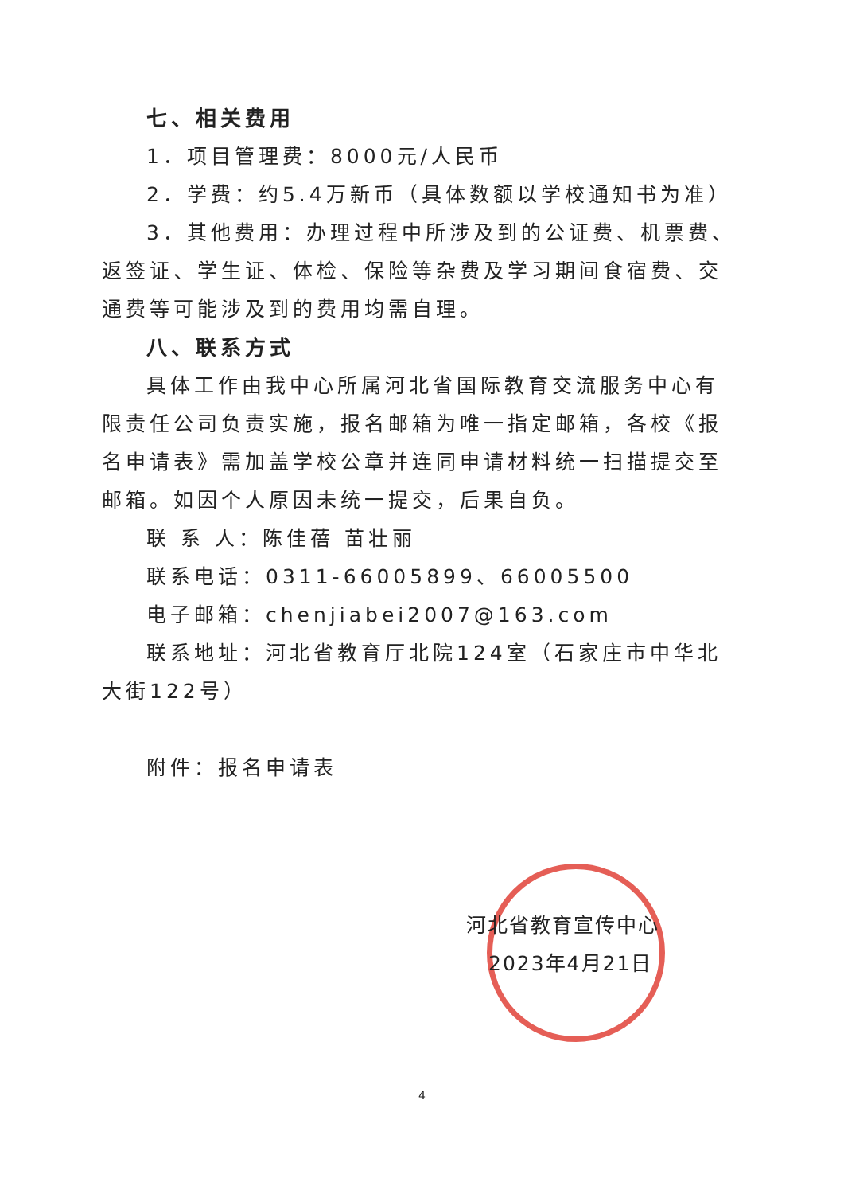七、相关费用
1．项目管理费：8000元/人民币
2．学费：约5.4万新币（具体数额以学校通知书为准）
3．其他费用：办理过程中所涉及到的公证费、机票费、返签证、学生证、体检、保险等杂费及学习期间食宿费、交通费等可能涉及到的费用均需自理。
八、联系方式
具体工作由我中心所属河北省国际教育交流服务中心有限责任公司负责实施，报名邮箱为唯一指定邮箱，各校《报名申请表》需加盖学校公章并连同申请材料统一扫描提交至邮箱。如因个人原因未统一提交，后果自负。
联 系 人：陈佳蓓 苗壮丽
联系电话：0311-66005899、66005500
电子邮箱：chenjiabei2007@163.com
联系地址：河北省教育厅北院124室（石家庄市中华北大街122号）
附件：报名申请表
河北省教育宣传中心
2023年4月21日
4